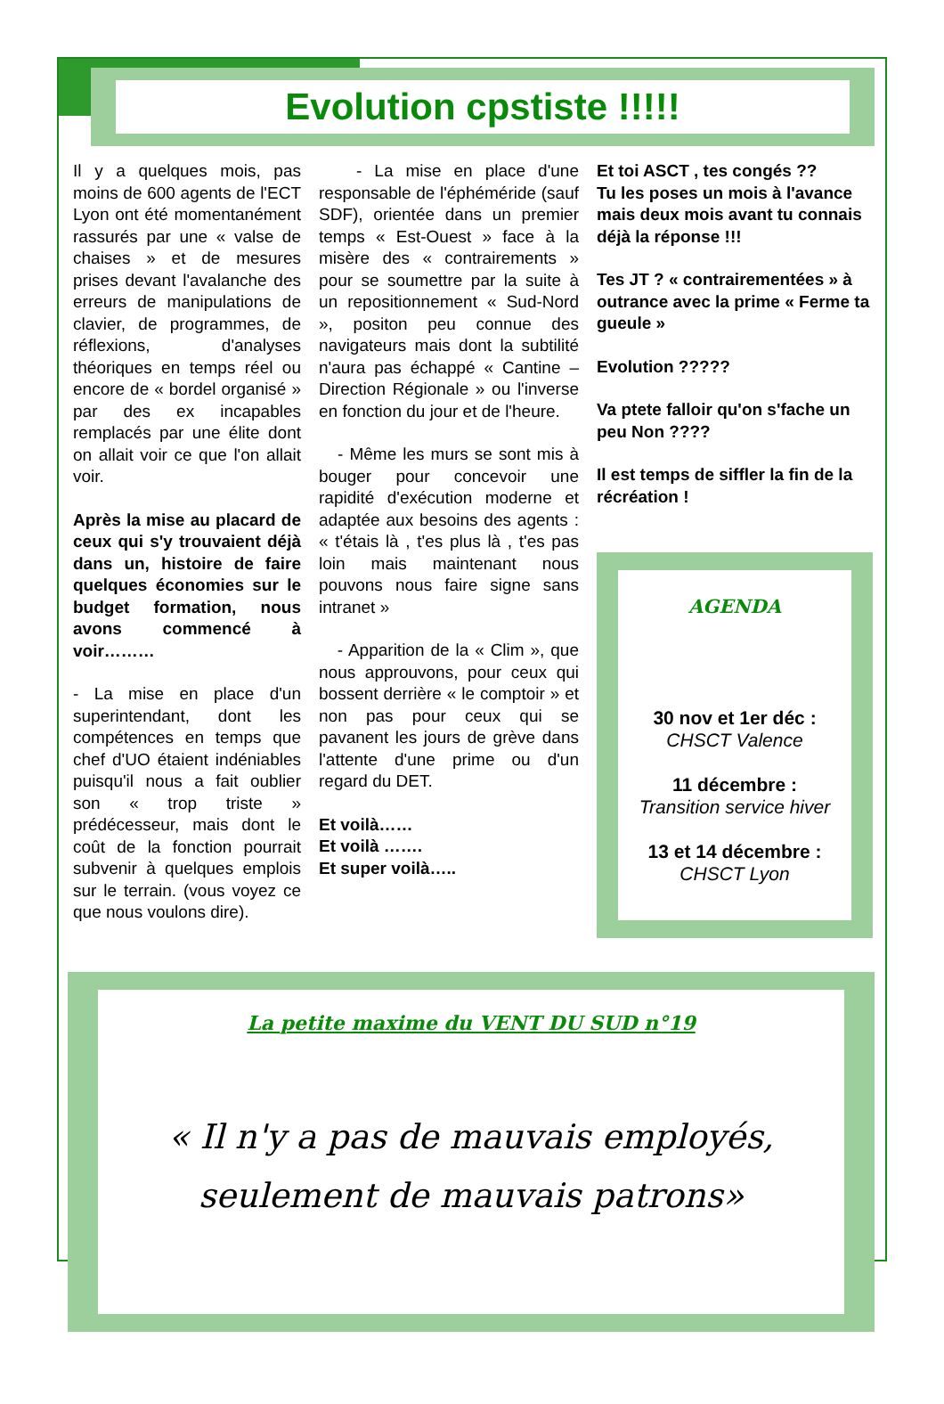Evolution cpstiste !!!!!
Il y a quelques mois, pas moins de 600 agents de l'ECT Lyon ont été momentanément rassurés par une « valse de chaises » et de mesures prises devant l'avalanche des erreurs de manipulations de clavier, de programmes, de réflexions, d'analyses théoriques en temps réel ou encore de « bordel organisé » par des ex incapables remplacés par une élite dont on allait voir ce que l'on allait voir.
Après la mise au placard de ceux qui s'y trouvaient déjà dans un, histoire de faire quelques économies sur le budget formation, nous avons commencé à voir………
- La mise en place d'un superintendant, dont les compétences en temps que chef d'UO étaient indéniables puisqu'il nous a fait oublier son « trop triste » prédécesseur, mais dont le coût de la fonction pourrait subvenir à quelques emplois sur le terrain. (vous voyez ce que nous voulons dire).
- La mise en place d'une responsable de l'éphéméride (sauf SDF), orientée dans un premier temps « Est-Ouest » face à la misère des « contrairements » pour se soumettre par la suite à un repositionnement « Sud-Nord », positon peu connue des navigateurs mais dont la subtilité n'aura pas échappé « Cantine – Direction Régionale » ou l'inverse en fonction du jour et de l'heure.
- Même les murs se sont mis à bouger pour concevoir une rapidité d'exécution moderne et adaptée aux besoins des agents : « t'étais là , t'es plus là , t'es pas loin mais maintenant nous pouvons nous faire signe sans intranet »
- Apparition de la « Clim », que nous approuvons, pour ceux qui bossent derrière « le comptoir » et non pas pour ceux qui se pavanent les jours de grève dans l'attente d'une prime ou d'un regard du DET.
Et voilà……
Et voilà …….
Et super voilà…..
Et toi ASCT , tes congés ??
Tu les poses un mois à l'avance mais deux mois avant tu connais déjà la réponse !!!
Tes JT ? « contrairementées » à outrance avec la prime « Ferme ta gueule »
Evolution ?????
Va ptete falloir qu'on s'fache un peu Non ????
Il est temps de siffler la fin de la récréation !
AGENDA
30 nov et 1er déc :
CHSCT Valence
11 décembre :
Transition service hiver
13 et 14 décembre :
CHSCT Lyon
La petite maxime du VENT DU SUD n°19
« Il n'y a pas de mauvais employés,
seulement de mauvais patrons»